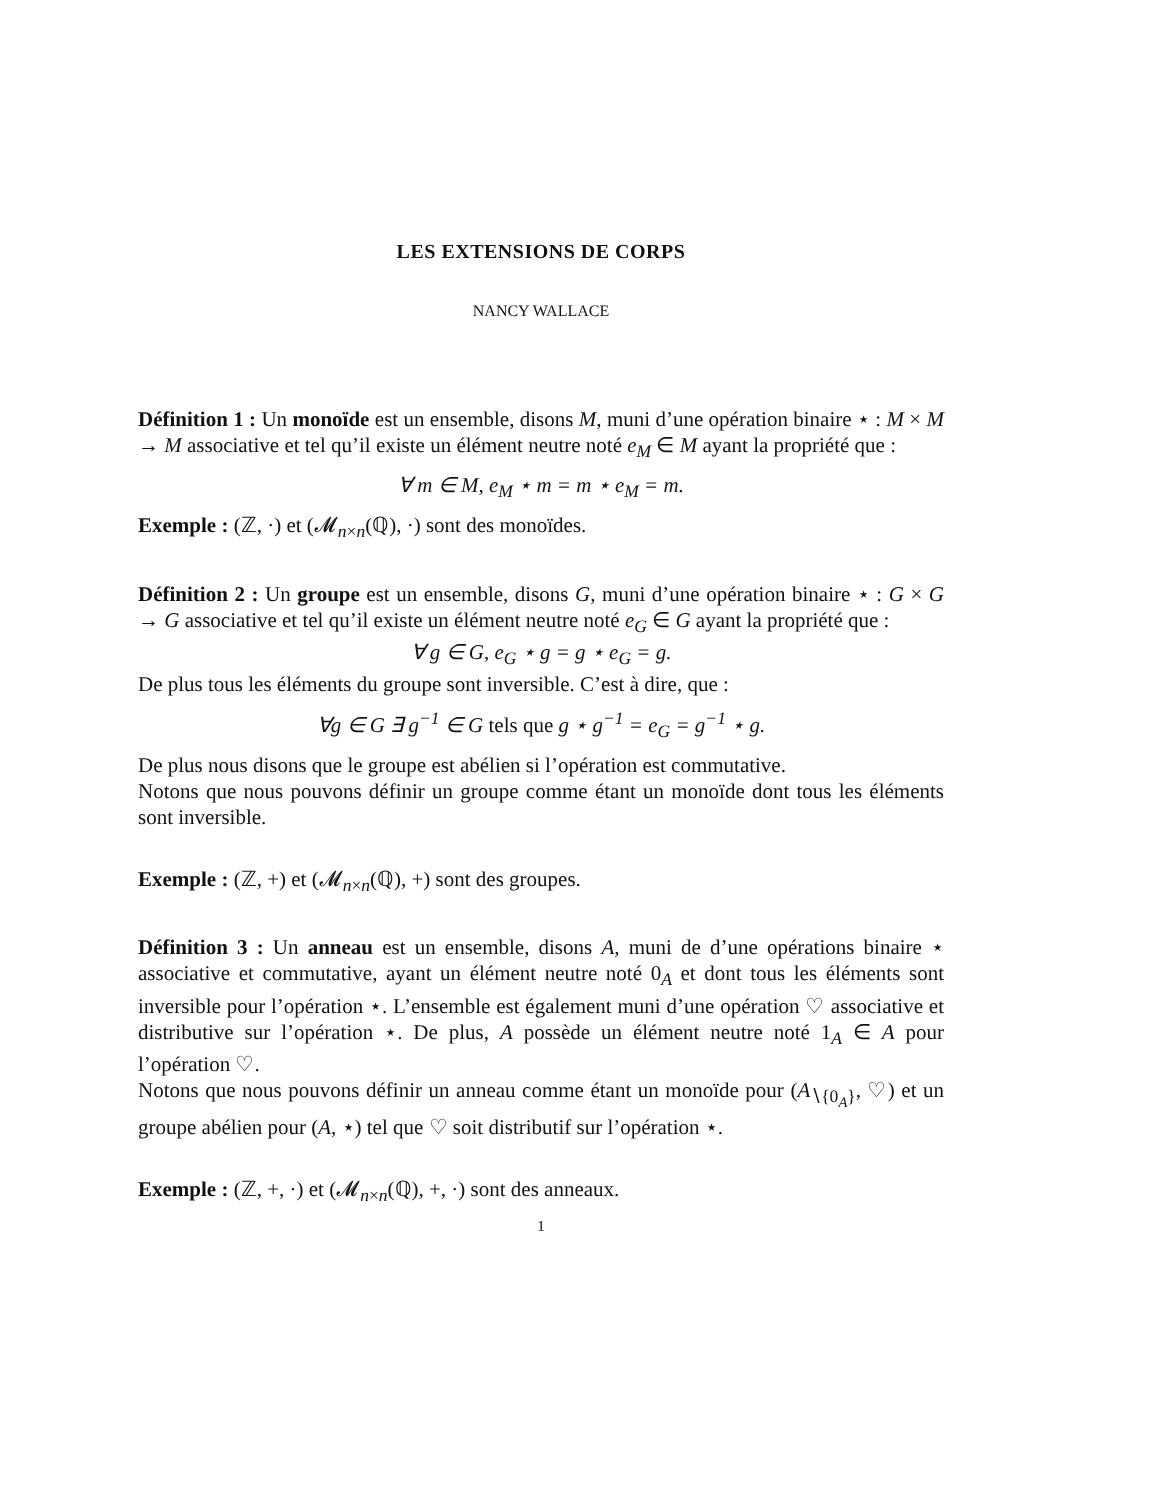LES EXTENSIONS DE CORPS
NANCY WALLACE
Définition 1 : Un monoïde est un ensemble, disons M, muni d’une opération binaire ⋆ : M × M → M associative et tel qu’il existe un élément neutre noté e<sub>M</sub> ∈ M ayant la propriété que :
∀ m ∈ M, e<sub>M</sub> ⋆ m = m ⋆ e<sub>M</sub> = m.
Exemple : (ℤ, ·) et (𝓜<sub>n×n</sub>(ℚ), ·) sont des monoïdes.
Définition 2 : Un groupe est un ensemble, disons G, muni d’une opération binaire ⋆ : G × G → G associative et tel qu’il existe un élément neutre noté e<sub>G</sub> ∈ G ayant la propriété que :
∀ g ∈ G, e<sub>G</sub> ⋆ g = g ⋆ e<sub>G</sub> = g.
De plus tous les éléments du groupe sont inversible. C’est à dire, que :
∀g ∈ G ∃ g<sup>−1</sup> ∈ G tels que g ⋆ g<sup>−1</sup> = e<sub>G</sub> = g<sup>−1</sup> ⋆ g.
De plus nous disons que le groupe est abélien si l’opération est commutative.
Notons que nous pouvons définir un groupe comme étant un monoïde dont tous les éléments sont inversible.
Exemple : (ℤ, +) et (𝓜<sub>n×n</sub>(ℚ), +) sont des groupes.
Définition 3 : Un anneau est un ensemble, disons A, muni de d’une opérations binaire ⋆ associative et commutative, ayant un élément neutre noté 0<sub>A</sub> et dont tous les éléments sont inversible pour l’opération ⋆. L’ensemble est également muni d’une opération ♡ associative et distributive sur l’opération ⋆. De plus, A possède un élément neutre noté 1<sub>A</sub> ∈ A pour l’opération ♡.
Notons que nous pouvons définir un anneau comme étant un monoïde pour (A<sub>∖{0<sub>A</sub>}</sub>, ♡) et un groupe abélien pour (A, ⋆) tel que ♡ soit distributif sur l’opération ⋆.
Exemple : (ℤ, +, ·) et (𝓜<sub>n×n</sub>(ℚ), +, ·) sont des anneaux.
1